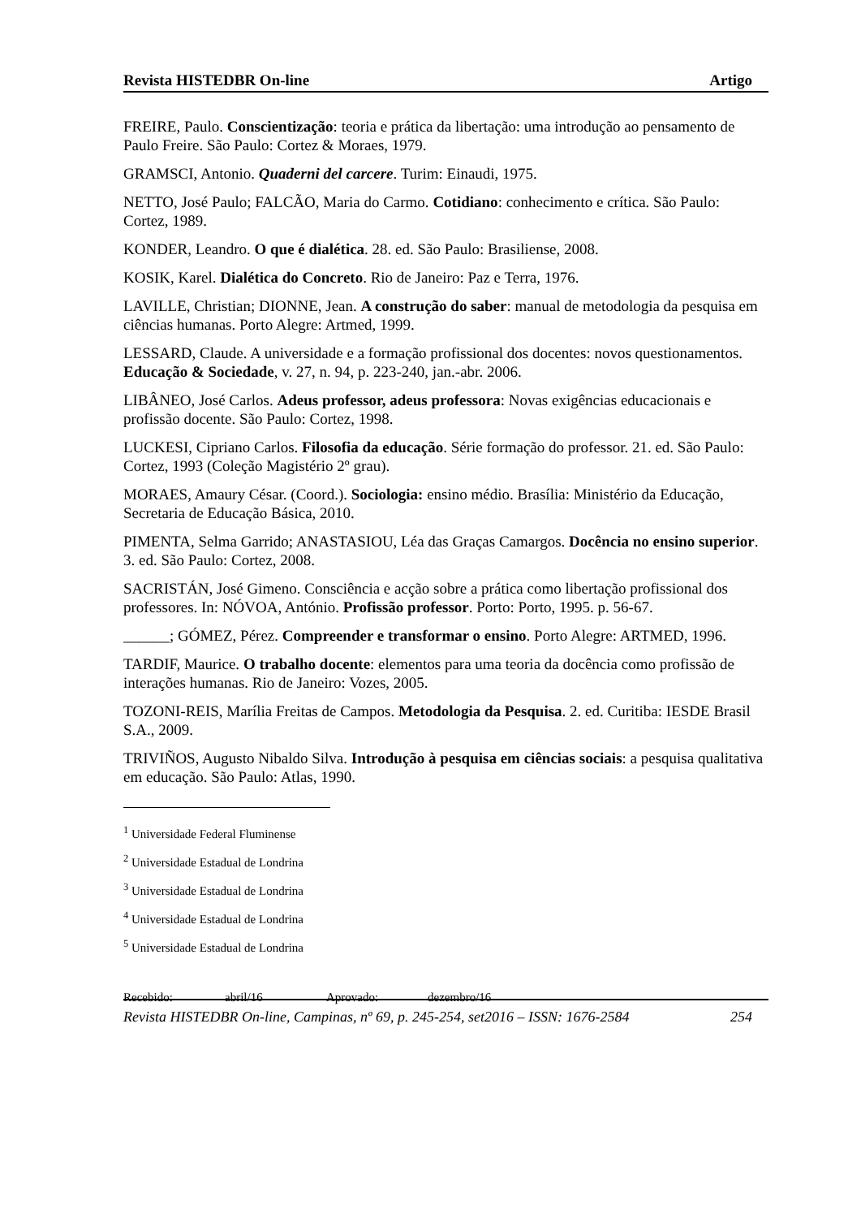Revista HISTEDBR On-line Artigo
FREIRE, Paulo. Conscientização: teoria e prática da libertação: uma introdução ao pensamento de Paulo Freire. São Paulo: Cortez & Moraes, 1979.
GRAMSCI, Antonio. Quaderni del carcere. Turim: Einaudi, 1975.
NETTO, José Paulo; FALCÃO, Maria do Carmo. Cotidiano: conhecimento e crítica. São Paulo: Cortez, 1989.
KONDER, Leandro. O que é dialética. 28. ed. São Paulo: Brasiliense, 2008.
KOSIK, Karel. Dialética do Concreto. Rio de Janeiro: Paz e Terra, 1976.
LAVILLE, Christian; DIONNE, Jean. A construção do saber: manual de metodologia da pesquisa em ciências humanas. Porto Alegre: Artmed, 1999.
LESSARD, Claude. A universidade e a formação profissional dos docentes: novos questionamentos. Educação & Sociedade, v. 27, n. 94, p. 223-240, jan.-abr. 2006.
LIBÂNEO, José Carlos. Adeus professor, adeus professora: Novas exigências educacionais e profissão docente. São Paulo: Cortez, 1998.
LUCKESI, Cipriano Carlos. Filosofia da educação. Série formação do professor. 21. ed. São Paulo: Cortez, 1993 (Coleção Magistério 2º grau).
MORAES, Amaury César. (Coord.). Sociologia: ensino médio. Brasília: Ministério da Educação, Secretaria de Educação Básica, 2010.
PIMENTA, Selma Garrido; ANASTASIOU, Léa das Graças Camargos. Docência no ensino superior. 3. ed. São Paulo: Cortez, 2008.
SACRISTÁN, José Gimeno. Consciência e acção sobre a prática como libertação profissional dos professores. In: NÓVOA, António. Profissão professor. Porto: Porto, 1995. p. 56-67.
______; GÓMEZ, Pérez. Compreender e transformar o ensino. Porto Alegre: ARTMED, 1996.
TARDIF, Maurice. O trabalho docente: elementos para uma teoria da docência como profissão de interações humanas. Rio de Janeiro: Vozes, 2005.
TOZONI-REIS, Marília Freitas de Campos. Metodologia da Pesquisa. 2. ed. Curitiba: IESDE Brasil S.A., 2009.
TRIVIÑOS, Augusto Nibaldo Silva. Introdução à pesquisa em ciências sociais: a pesquisa qualitativa em educação. São Paulo: Atlas, 1990.
<sup>1</sup> Universidade Federal Fluminense
<sup>2</sup> Universidade Estadual de Londrina
<sup>3</sup> Universidade Estadual de Londrina
<sup>4</sup> Universidade Estadual de Londrina
<sup>5</sup> Universidade Estadual de Londrina
Recebido: abril/16 Aprovado: dezembro/16
Revista HISTEDBR On-line, Campinas, nº 69, p. 245-254, set2016 – ISSN: 1676-2584 254